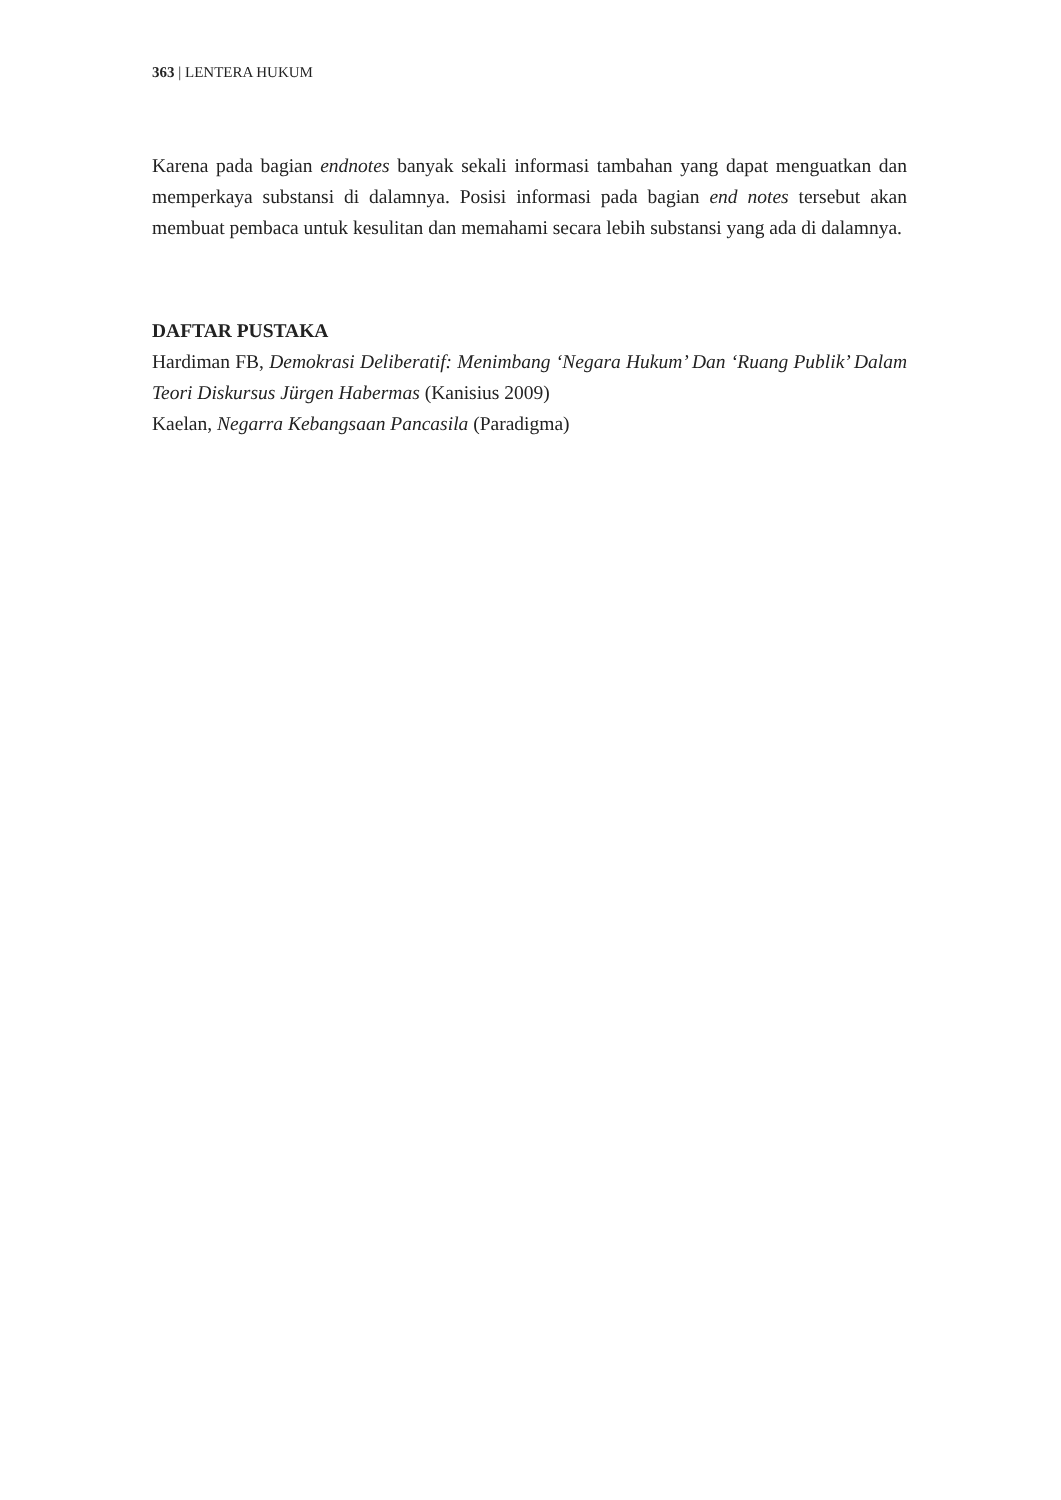363 | LENTERA HUKUM
Karena pada bagian endnotes banyak sekali informasi tambahan yang dapat menguatkan dan memperkaya substansi di dalamnya. Posisi informasi pada bagian end notes tersebut akan membuat pembaca untuk kesulitan dan memahami secara lebih substansi yang ada di dalamnya.
DAFTAR PUSTAKA
Hardiman FB, Demokrasi Deliberatif: Menimbang ‘Negara Hukum’ Dan ‘Ruang Publik’ Dalam Teori Diskursus Jürgen Habermas (Kanisius 2009)
Kaelan, Negarra Kebangsaan Pancasila (Paradigma)